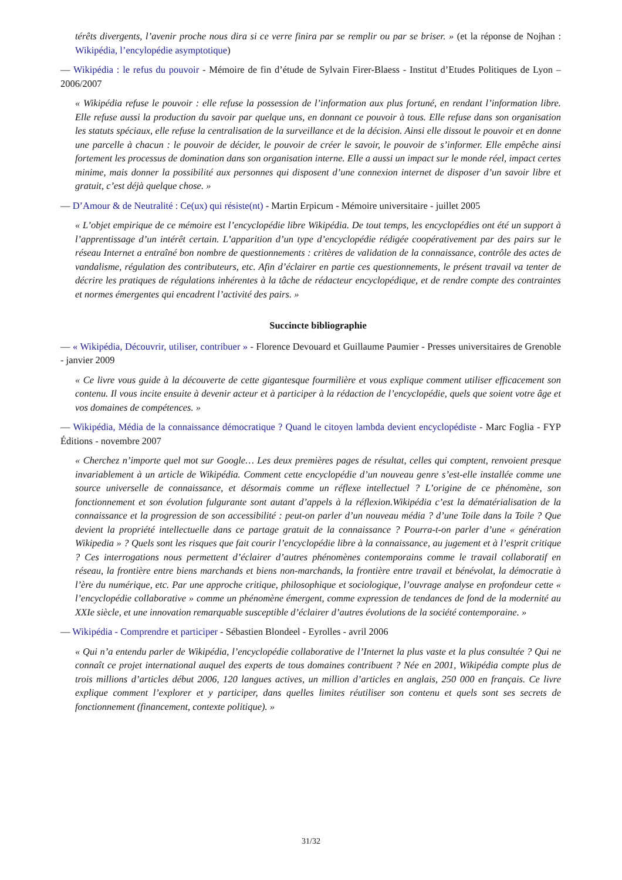térêts divergents, l’avenir proche nous dira si ce verre finira par se remplir ou par se briser. » (et la réponse de Nojhan : Wikipédia, l’encylopédie asymptotique)
— Wikipédia : le refus du pouvoir - Mémoire de fin d’étude de Sylvain Firer-Blaess - Institut d’Etudes Politiques de Lyon – 2006/2007
« Wikipédia refuse le pouvoir : elle refuse la possession de l’information aux plus fortuné, en rendant l’information libre. Elle refuse aussi la production du savoir par quelque uns, en donnant ce pouvoir à tous. Elle refuse dans son organisation les statuts spéciaux, elle refuse la centralisation de la surveillance et de la décision. Ainsi elle dissout le pouvoir et en donne une parcelle à chacun : le pouvoir de décider, le pouvoir de créer le savoir, le pouvoir de s’informer. Elle empêche ainsi fortement les processus de domination dans son organisation interne. Elle a aussi un impact sur le monde réel, impact certes minime, mais donner la possibilité aux personnes qui disposent d’une connexion internet de disposer d’un savoir libre et gratuit, c’est déjà quelque chose. »
— D’Amour & de Neutralité : Ce(ux) qui résiste(nt) - Martin Erpicum - Mémoire universitaire - juillet 2005
« L’objet empirique de ce mémoire est l’encyclopédie libre Wikipédia. De tout temps, les encyclopédies ont été un support à l’apprentissage d’un intérêt certain. L’apparition d’un type d’encyclopédie rédigée coopérativement par des pairs sur le réseau Internet a entraîné bon nombre de questionnements : critères de validation de la connaissance, contrôle des actes de vandalisme, régulation des contributeurs, etc. Afin d’éclairer en partie ces questionnements, le présent travail va tenter de décrire les pratiques de régulations inhérentes à la tâche de rédacteur encyclopédique, et de rendre compte des contraintes et normes émergentes qui encadrent l’activité des pairs. »
Succincte bibliographie
— « Wikipédia, Découvrir, utiliser, contribuer » - Florence Devouard et Guillaume Paumier - Presses universitaires de Grenoble - janvier 2009
« Ce livre vous guide à la découverte de cette gigantesque fourmilière et vous explique comment utiliser efficacement son contenu. Il vous incite ensuite à devenir acteur et à participer à la rédaction de l’encyclopédie, quels que soient votre âge et vos domaines de compétences. »
— Wikipédia, Média de la connaissance démocratique ? Quand le citoyen lambda devient encyclopédiste - Marc Foglia - FYP Éditions - novembre 2007
« Cherchez n’importe quel mot sur Google… Les deux premières pages de résultat, celles qui comptent, renvoient presque invariablement à un article de Wikipédia. Comment cette encyclopédie d’un nouveau genre s’est-elle installée comme une source universelle de connaissance, et désormais comme un réflexe intellectuel ? L’origine de ce phénomène, son fonctionnement et son évolution fulgurante sont autant d’appels à la réflexion.Wikipédia c’est la dématérialisation de la connaissance et la progression de son accessibilité : peut-on parler d’un nouveau média ? d’une Toile dans la Toile ? Que devient la propriété intellectuelle dans ce partage gratuit de la connaissance ? Pourra-t-on parler d’une « génération Wikipedia » ? Quels sont les risques que fait courir l’encyclopédie libre à la connaissance, au jugement et à l’esprit critique ? Ces interrogations nous permettent d’éclairer d’autres phénomènes contemporains comme le travail collaboratif en réseau, la frontière entre biens marchands et biens non-marchands, la frontière entre travail et bénévolat, la démocratie à l’ère du numérique, etc. Par une approche critique, philosophique et sociologique, l’ouvrage analyse en profondeur cette « l’encyclopédie collaborative » comme un phénomène émergent, comme expression de tendances de fond de la modernité au XXIe siècle, et une innovation remarquable susceptible d’éclairer d’autres évolutions de la société contemporaine. »
— Wikipédia - Comprendre et participer - Sébastien Blondeel - Eyrolles - avril 2006
« Qui n’a entendu parler de Wikipédia, l’encyclopédie collaborative de l’Internet la plus vaste et la plus consultée ? Qui ne connaît ce projet international auquel des experts de tous domaines contribuent ? Née en 2001, Wikipédia compte plus de trois millions d’articles début 2006, 120 langues actives, un million d’articles en anglais, 250 000 en français. Ce livre explique comment l’explorer et y participer, dans quelles limites réutiliser son contenu et quels sont ses secrets de fonctionnement (financement, contexte politique). »
31/32